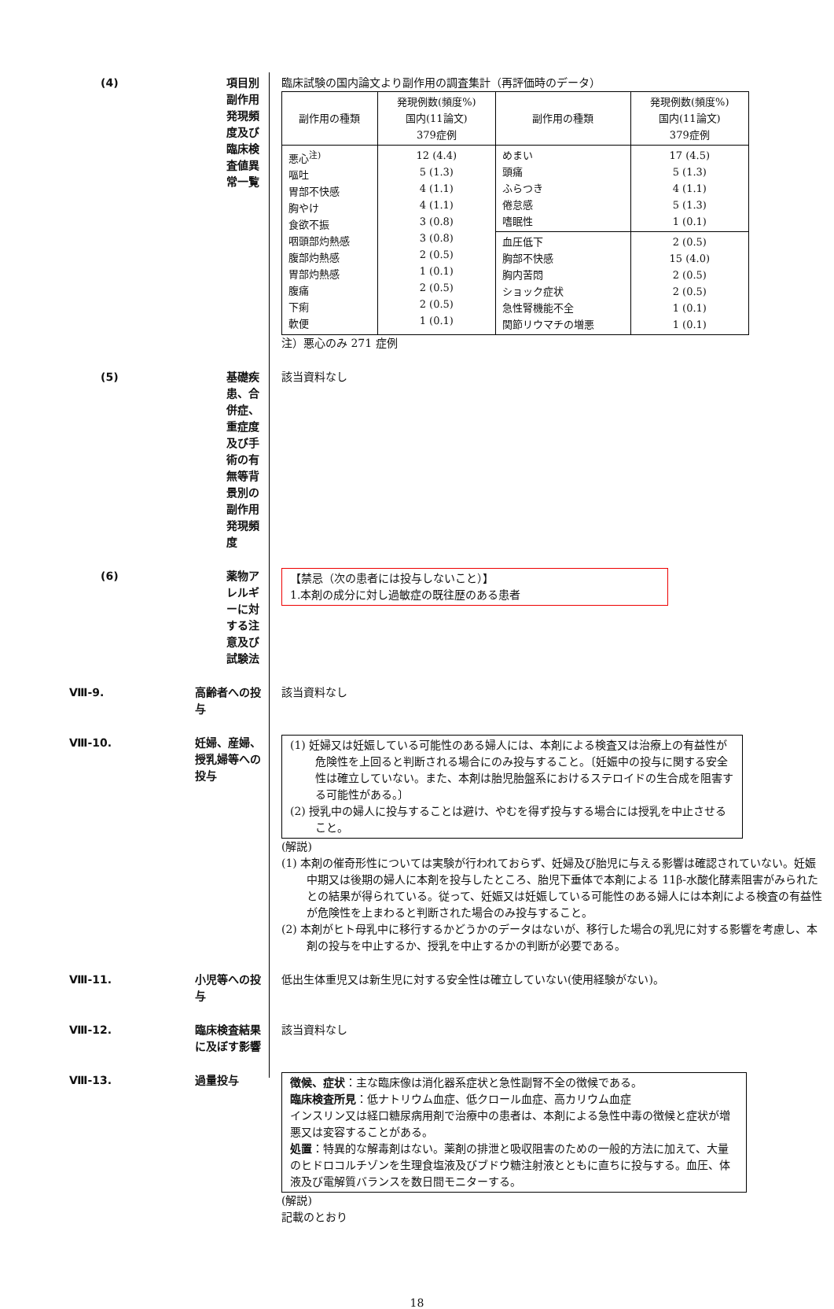(4) 項目別副作用発現頻度及び臨床検査値異常一覧 臨床試験の国内論文より副作用の調査集計（再評価時のデータ）
| 副作用の種類 | 発現例数(頻度%) 国内(11論文) 379症例 | 副作用の種類 | 発現例数(頻度%) 国内(11論文) 379症例 |
| --- | --- | --- | --- |
| 悪心<sup>注)</sup> 嘔吐 胃部不快感 胸やけ 食欲不振 咽頭部灼熱感 腹部灼熱感 胃部灼熱感 腹痛 下痢 軟便 | 12 (4.4) 5 (1.3) 4 (1.1) 4 (1.1) 3 (0.8) 3 (0.8) 2 (0.5) 1 (0.1) 2 (0.5) 2 (0.5) 1 (0.1) | めまい 頭痛 ふらつき 倦怠感 嗜眠性 | 17 (4.5) 5 (1.3) 4 (1.1) 5 (1.3) 1 (0.1) |
| | | 血圧低下 胸部不快感 胸内苦悶 ショック症状 急性腎機能不全 関節リウマチの増悪 | 2 (0.5) 15 (4.0) 2 (0.5) 2 (0.5) 1 (0.1) 1 (0.1) |
注）悪心のみ 271 症例
(5) 基礎疾患、合併症、重症度及び手術の有無等背景別の副作用発現頻度
該当資料なし
(6) 薬物アレルギーに対する注意及び試験法 【禁忌（次の患者には投与しないこと）】
1.本剤の成分に対し過敏症の既往歴のある患者
Ⅷ-9. 高齢者への投与 該当資料なし
Ⅷ-10. 妊婦、産婦、授乳婦等への投与 (1) 妊婦又は妊娠している可能性のある婦人には、本剤による検査又は治療上の有益性が危険性を上回ると判断される場合にのみ投与すること。〔妊娠中の投与に関する安全性は確立していない。また、本剤は胎児胎盤系におけるステロイドの生合成を阻害する可能性がある。〕
(2) 授乳中の婦人に投与することは避け、やむを得ず投与する場合には授乳を中止させること。
(解説)
(1) 本剤の催奇形性については実験が行われておらず、妊婦及び胎児に与える影響は確認されていない。妊娠中期又は後期の婦人に本剤を投与したところ、胎児下垂体で本剤による 11β-水酸化酵素阻害がみられたとの結果が得られている。従って、妊娠又は妊娠している可能性のある婦人には本剤による検査の有益性が危険性を上まわると判断された場合のみ投与すること。
(2) 本剤がヒト母乳中に移行するかどうかのデータはないが、移行した場合の乳児に対する影響を考慮し、本剤の投与を中止するか、授乳を中止するかの判断が必要である。
Ⅷ-11. 小児等への投与 低出生体重児又は新生児に対する安全性は確立していない(使用経験がない)。
Ⅷ-12. 臨床検査結果に及ぼす影響 該当資料なし
Ⅷ-13. 過量投与 徴候、症状：主な臨床像は消化器系症状と急性副腎不全の徴候である。
臨床検査所見：低ナトリウム血症、低クロール血症、高カリウム血症
インスリン又は経口糖尿病用剤で治療中の患者は、本剤による急性中毒の徴候と症状が増悪又は変容することがある。
処置：特異的な解毒剤はない。薬剤の排泄と吸収阻害のための一般的方法に加えて、大量のヒドロコルチゾンを生理食塩液及びブドウ糖注射液とともに直ちに投与する。血圧、体液及び電解質バランスを数日間モニターする。
(解説)
記載のとおり
18